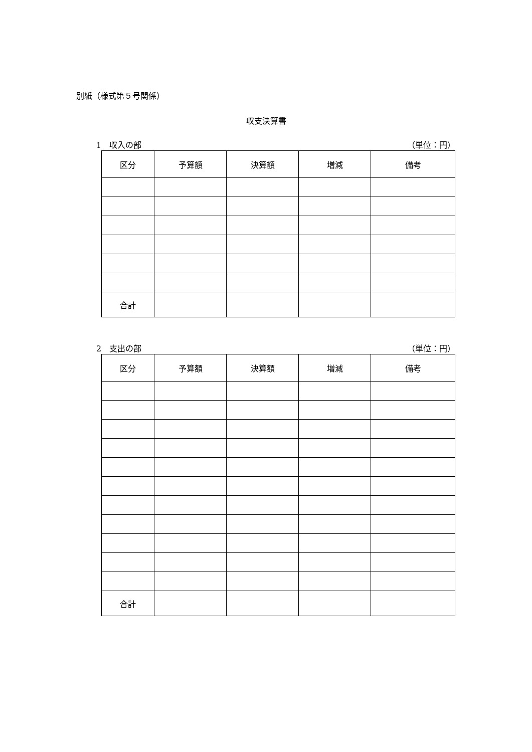別紙（様式第５号関係）
収支決算書
1　収入の部 （単位：円）
| 区分 | 予算額 | 決算額 | 増減 | 備考 |
| --- | --- | --- | --- | --- |
| 合計 | | | | |
2　支出の部 （単位：円）
| 区分 | 予算額 | 決算額 | 増減 | 備考 |
| --- | --- | --- | --- | --- |
| 合計 | | | | |